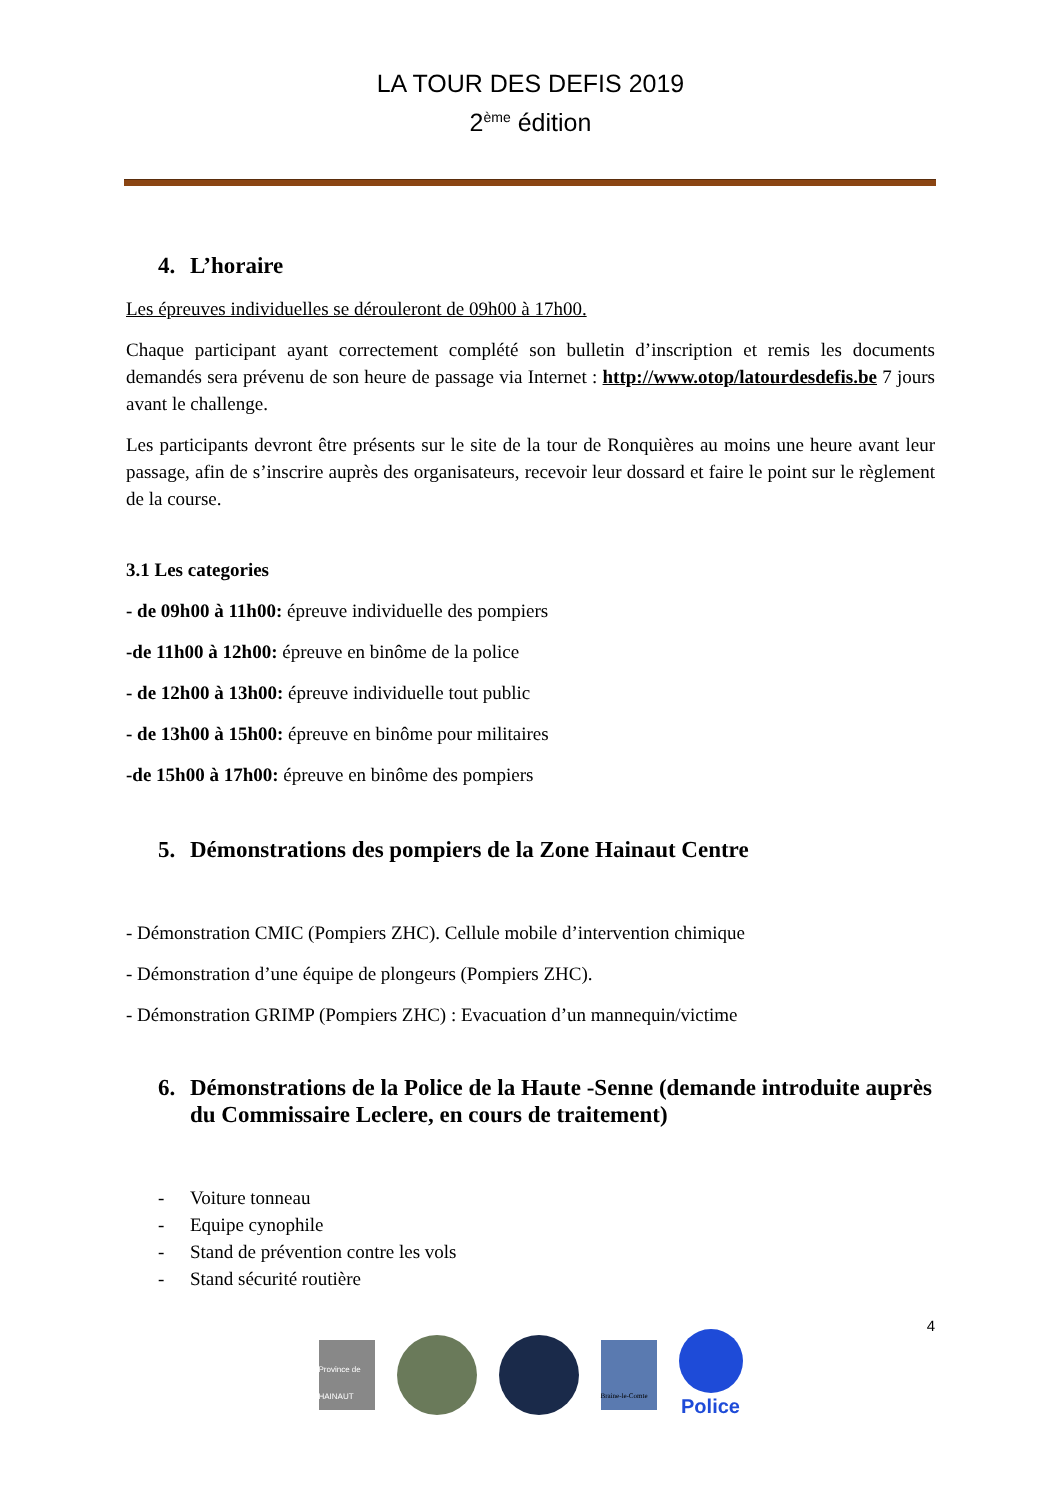LA TOUR DES DEFIS 2019
2<sup>ème</sup> édition
4. L’horaire
Les épreuves individuelles se dérouleront de 09h00 à 17h00.
Chaque participant ayant correctement complété son bulletin d’inscription et remis les documents demandés sera prévenu de son heure de passage via Internet : http://www.otop/latourdesdefis.be 7 jours avant le challenge.
Les participants devront être présents sur le site de la tour de Ronquières au moins une heure avant leur passage, afin de s’inscrire auprès des organisateurs, recevoir leur dossard et faire le point sur le règlement de la course.
3.1 Les categories
- de 09h00 à 11h00: épreuve individuelle des pompiers
-de 11h00 à 12h00: épreuve en binôme de la police
- de 12h00 à 13h00: épreuve individuelle tout public
- de 13h00 à 15h00: épreuve en binôme pour militaires
-de 15h00 à 17h00: épreuve en binôme des pompiers
5. Démonstrations des pompiers de la Zone Hainaut Centre
- Démonstration CMIC (Pompiers ZHC). Cellule mobile d’intervention chimique
- Démonstration d’une équipe de plongeurs (Pompiers ZHC).
- Démonstration GRIMP (Pompiers ZHC) : Evacuation d’un mannequin/victime
6. Démonstrations de la Police de la Haute -Senne (demande introduite auprès du Commissaire Leclere, en cours de traitement)
- Voiture tonneau
- Equipe cynophile
- Stand de prévention contre les vols
- Stand sécurité routière
4
Province de HAINAUT
Braine-le-Comte
Police